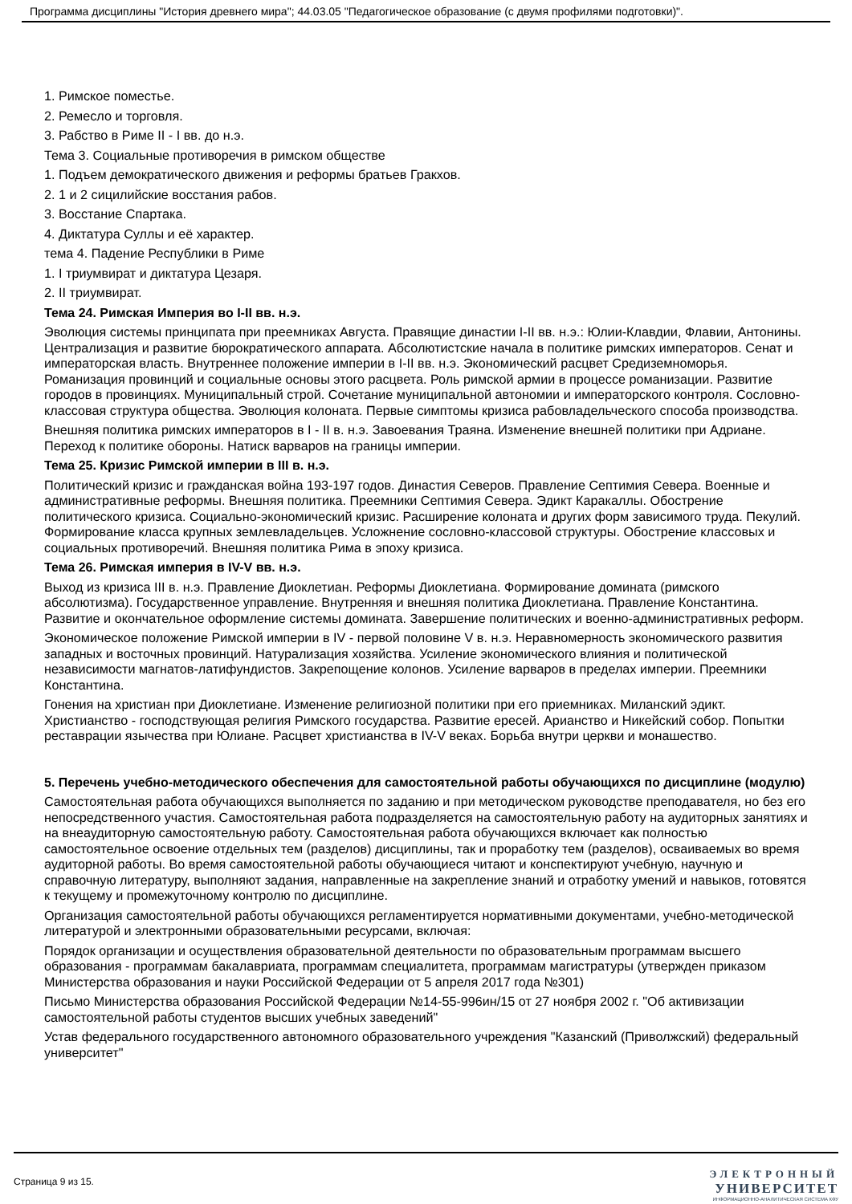Программа дисциплины "История древнего мира"; 44.03.05 "Педагогическое образование (с двумя профилями подготовки)".
1. Римское поместье.
2. Ремесло и торговля.
3. Рабство в Риме II - I вв. до н.э.
Тема 3. Социальные противоречия в римском обществе
1. Подъем демократического движения и реформы братьев Гракхов.
2. 1 и 2 сицилийские восстания рабов.
3. Восстание Спартака.
4. Диктатура Суллы и её характер.
тема 4. Падение Республики в Риме
1. I триумвират и диктатура Цезаря.
2. II триумвират.
Тема 24. Римская Империя во I-II вв. н.э.
Эволюция системы принципата при преемниках Августа. Правящие династии I-II вв. н.э.: Юлии-Клавдии, Флавии, Антонины. Централизация и развитие бюрократического аппарата. Абсолютистские начала в политике римских императоров. Сенат и императорская власть. Внутреннее положение империи в I-II вв. н.э. Экономический расцвет Средиземноморья. Романизация провинций и социальные основы этого расцвета. Роль римской армии в процессе романизации. Развитие городов в провинциях. Муниципальный строй. Сочетание муниципальной автономии и императорского контроля. Сословно-классовая структура общества. Эволюция колоната. Первые симптомы кризиса рабовладельческого способа производства.
Внешняя политика римских императоров в I - II в. н.э. Завоевания Траяна. Изменение внешней политики при Адриане. Переход к политике обороны. Натиск варваров на границы империи.
Тема 25. Кризис Римской империи в III в. н.э.
Политический кризис и гражданская война 193-197 годов. Династия Северов. Правление Септимия Севера. Военные и административные реформы. Внешняя политика. Преемники Септимия Севера. Эдикт Каракаллы. Обострение политического кризиса. Социально-экономический кризис. Расширение колоната и других форм зависимого труда. Пекулий. Формирование класса крупных землевладельцев. Усложнение сословно-классовой структуры. Обострение классовых и социальных противоречий. Внешняя политика Рима в эпоху кризиса.
Тема 26. Римская империя в IV-V вв. н.э.
Выход из кризиса III в. н.э. Правление Диоклетиан. Реформы Диоклетиана. Формирование домината (римского абсолютизма). Государственное управление. Внутренняя и внешняя политика Диоклетиана. Правление Константина. Развитие и окончательное оформление системы домината. Завершение политических и военно-административных реформ.
Экономическое положение Римской империи в IV - первой половине V в. н.э. Неравномерность экономического развития западных и восточных провинций. Натурализация хозяйства. Усиление экономического влияния и политической независимости магнатов-латифундистов. Закрепощение колонов. Усиление варваров в пределах империи. Преемники Константина.
Гонения на христиан при Диоклетиане. Изменение религиозной политики при его приемниках. Миланский эдикт. Христианство - господствующая религия Римского государства. Развитие ересей. Арианство и Никейский собор. Попытки реставрации язычества при Юлиане. Расцвет христианства в IV-V веках. Борьба внутри церкви и монашество.
5. Перечень учебно-методического обеспечения для самостоятельной работы обучающихся по дисциплине (модулю)
Самостоятельная работа обучающихся выполняется по заданию и при методическом руководстве преподавателя, но без его непосредственного участия. Самостоятельная работа подразделяется на самостоятельную работу на аудиторных занятиях и на внеаудиторную самостоятельную работу. Самостоятельная работа обучающихся включает как полностью самостоятельное освоение отдельных тем (разделов) дисциплины, так и проработку тем (разделов), осваиваемых во время аудиторной работы. Во время самостоятельной работы обучающиеся читают и конспектируют учебную, научную и справочную литературу, выполняют задания, направленные на закрепление знаний и отработку умений и навыков, готовятся к текущему и промежуточному контролю по дисциплине.
Организация самостоятельной работы обучающихся регламентируется нормативными документами, учебно-методической литературой и электронными образовательными ресурсами, включая:
Порядок организации и осуществления образовательной деятельности по образовательным программам высшего образования - программам бакалавриата, программам специалитета, программам магистратуры (утвержден приказом Министерства образования и науки Российской Федерации от 5 апреля 2017 года №301)
Письмо Министерства образования Российской Федерации №14-55-996ин/15 от 27 ноября 2002 г. "Об активизации самостоятельной работы студентов высших учебных заведений"
Устав федерального государственного автономного образовательного учреждения "Казанский (Приволжский) федеральный университет"
Страница 9 из 15.
ЭЛЕКТРОННЫЙ
УНИВЕРСИТЕТ
ИНФОРМАЦИОННО-АНАЛИТИЧЕСКАЯ СИСТЕМА КФУ